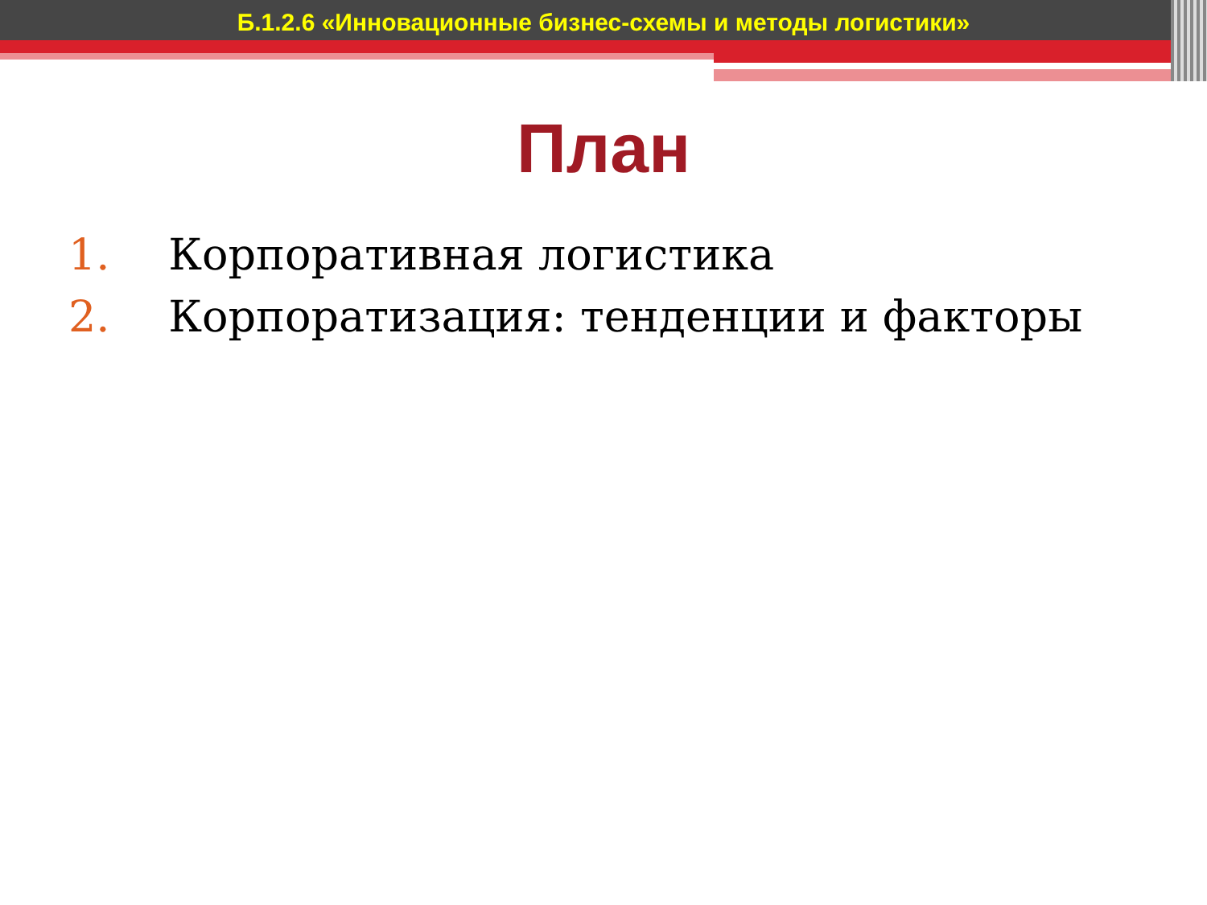Б.1.2.6 «Инновационные бизнес-схемы и методы логистики»
План
1. Корпоративная логистика
2. Корпоратизация: тенденции и факторы